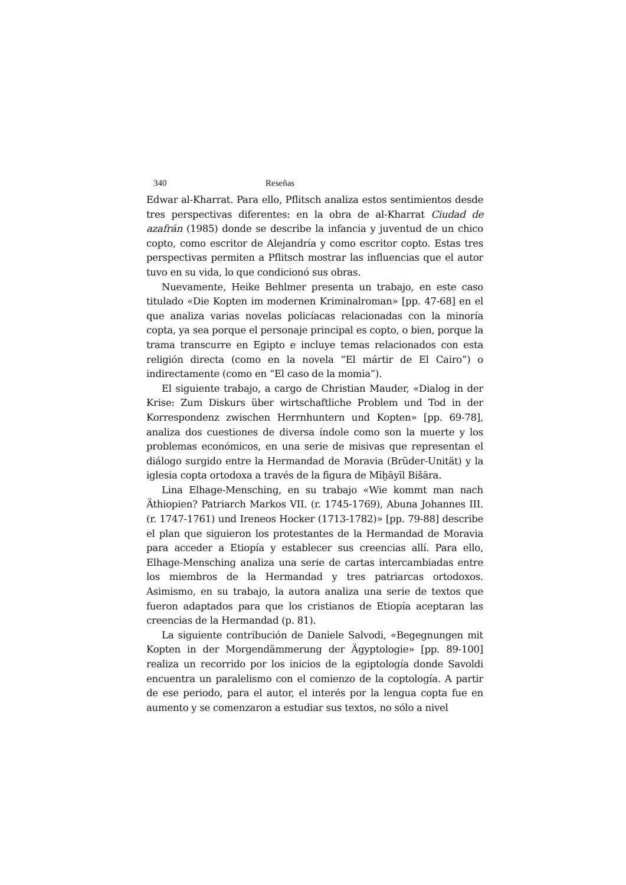340 Reseñas
Edwar al-Kharrat. Para ello, Pflitsch analiza estos sentimientos desde tres perspectivas diferentes: en la obra de al-Kharrat Ciudad de azafrán (1985) donde se describe la infancia y juventud de un chico copto, como escritor de Alejandría y como escritor copto. Estas tres perspectivas permiten a Pflitsch mostrar las influencias que el autor tuvo en su vida, lo que condicionó sus obras.
Nuevamente, Heike Behlmer presenta un trabajo, en este caso titulado «Die Kopten im modernen Kriminalroman» [pp. 47-68] en el que analiza varias novelas policíacas relacionadas con la minoría copta, ya sea porque el personaje principal es copto, o bien, porque la trama transcurre en Egipto e incluye temas relacionados con esta religión directa (como en la novela “El mártir de El Cairo”) o indirectamente (como en “El caso de la momia”).
El siguiente trabajo, a cargo de Christian Mauder, «Dialog in der Krise: Zum Diskurs über wirtschaftliche Problem und Tod in der Korrespondenz zwischen Herrnhuntern und Kopten» [pp. 69-78], analiza dos cuestiones de diversa índole como son la muerte y los problemas económicos, en una serie de misivas que representan el diálogo surgido entre la Hermandad de Moravia (Brüder-Unität) y la iglesia copta ortodoxa a través de la figura de Mīḫāyīl Bišāra.
Lina Elhage-Mensching, en su trabajo «Wie kommt man nach Äthiopien? Patriarch Markos VII. (r. 1745-1769), Abuna Johannes III. (r. 1747-1761) und Ireneos Hocker (1713-1782)» [pp. 79-88] describe el plan que siguieron los protestantes de la Hermandad de Moravia para acceder a Etiopía y establecer sus creencias allí. Para ello, Elhage-Mensching analiza una serie de cartas intercambiadas entre los miembros de la Hermandad y tres patriarcas ortodoxos. Asimismo, en su trabajo, la autora analiza una serie de textos que fueron adaptados para que los cristianos de Etiopía aceptaran las creencias de la Hermandad (p. 81).
La siguiente contribución de Daniele Salvodi, «Begegnungen mit Kopten in der Morgendämmerung der Ägyptologie» [pp. 89-100] realiza un recorrido por los inicios de la egiptología donde Savoldi encuentra un paralelismo con el comienzo de la coptología. A partir de ese periodo, para el autor, el interés por la lengua copta fue en aumento y se comenzaron a estudiar sus textos, no sólo a nivel